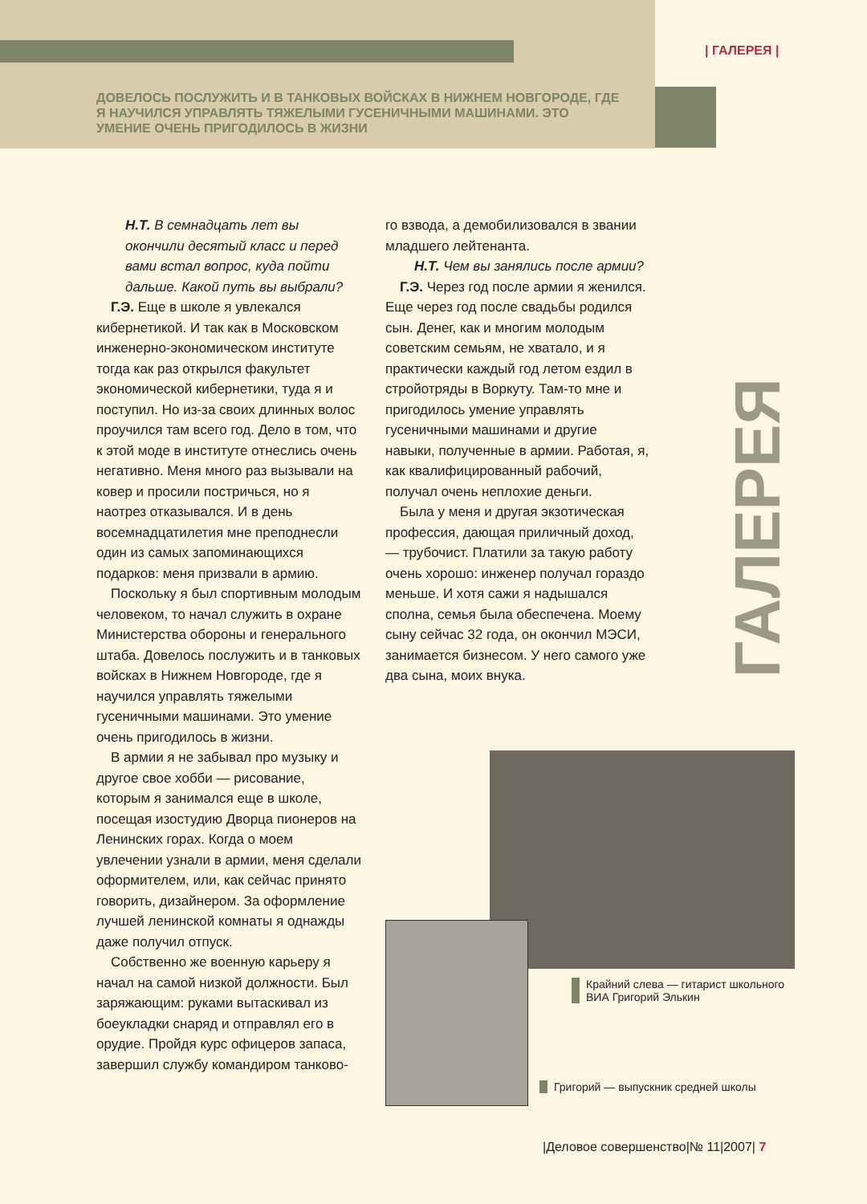| ГАЛЕРЕЯ |
ДОВЕЛОСЬ ПОСЛУЖИТЬ И В ТАНКОВЫХ ВОЙСКАХ В НИЖНЕМ НОВГОРОДЕ, ГДЕ Я НАУЧИЛСЯ УПРАВЛЯТЬ ТЯЖЕЛЫМИ ГУСЕНИЧНЫМИ МАШИНАМИ. ЭТО УМЕНИЕ ОЧЕНЬ ПРИГОДИЛОСЬ В ЖИЗНИ
Н.Т. В семнадцать лет вы окончили десятый класс и перед вами встал вопрос, куда пойти дальше. Какой путь вы выбрали?
Г.Э. Еще в школе я увлекался кибернетикой. И так как в Московском инженерно-экономическом институте тогда как раз открылся факультет экономической кибернетики, туда я и поступил. Но из-за своих длинных волос проучился там всего год. Дело в том, что к этой моде в институте отнеслись очень негативно. Меня много раз вызывали на ковер и просили постричься, но я наотрез отказывался. И в день восемнадцатилетия мне преподнесли один из самых запоминающихся подарков: меня призвали в армию.
Поскольку я был спортивным молодым человеком, то начал служить в охране Министерства обороны и генерального штаба. Довелось послужить и в танковых войсках в Нижнем Новгороде, где я научился управлять тяжелыми гусеничными машинами. Это умение очень пригодилось в жизни.
В армии я не забывал про музыку и другое свое хобби — рисование, которым я занимался еще в школе, посещая изостудию Дворца пионеров на Ленинских горах. Когда о моем увлечении узнали в армии, меня сделали оформителем, или, как сейчас принято говорить, дизайнером. За оформление лучшей ленинской комнаты я однажды даже получил отпуск.
Собственно же военную карьеру я начал на самой низкой должности. Был заряжающим: руками вытаскивал из боеукладки снаряд и отправлял его в орудие. Пройдя курс офицеров запаса, завершил службу командиром танково-
го взвода, а демобилизовался в звании младшего лейтенанта.
Н.Т. Чем вы занялись после армии?
Г.Э. Через год после армии я женился. Еще через год после свадьбы родился сын. Денег, как и многим молодым советским семьям, не хватало, и я практически каждый год летом ездил в стройотряды в Воркуту. Там-то мне и пригодилось умение управлять гусеничными машинами и другие навыки, полученные в армии. Работая, я, как квалифицированный рабочий, получал очень неплохие деньги.
Была у меня и другая экзотическая профессия, дающая приличный доход, — трубочист. Платили за такую работу очень хорошо: инженер получал гораздо меньше. И хотя сажи я надышался сполна, семья была обеспечена. Моему сыну сейчас 32 года, он окончил МЭСИ, занимается бизнесом. У него самого уже два сына, моих внука.
ГАЛЕРЕЯ
Крайний слева — гитарист школьного ВИА Григорий Элькин
Григорий — выпускник средней школы
|Деловое совершенство|№ 11|2007| 7